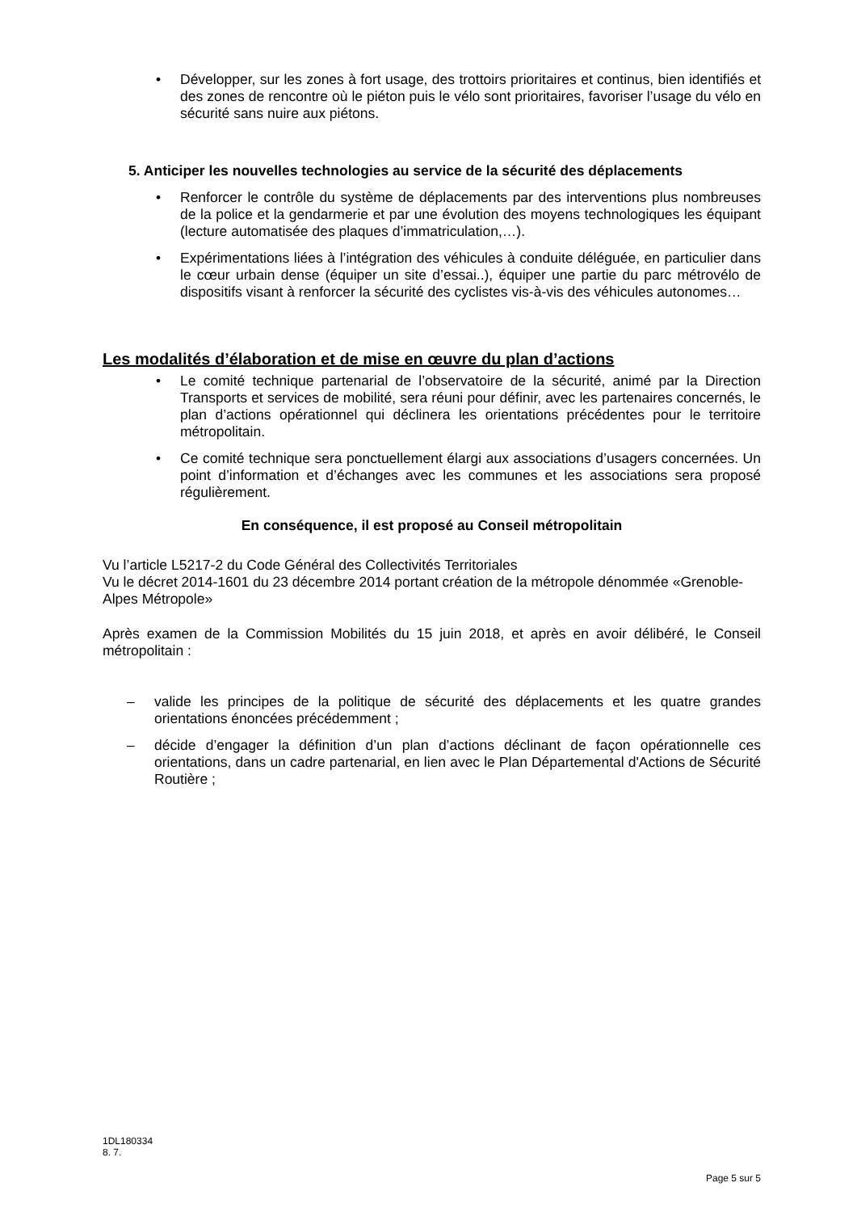• Développer, sur les zones à fort usage, des trottoirs prioritaires et continus, bien identifiés et des zones de rencontre où le piéton puis le vélo sont prioritaires, favoriser l’usage du vélo en sécurité sans nuire aux piétons.
5. Anticiper les nouvelles technologies au service de la sécurité des déplacements
• Renforcer le contrôle du système de déplacements par des interventions plus nombreuses de la police et la gendarmerie et par une évolution des moyens technologiques les équipant (lecture automatisée des plaques d’immatriculation,…).
• Expérimentations liées à l’intégration des véhicules à conduite déléguée, en particulier dans le cœur urbain dense (équiper un site d’essai..), équiper une partie du parc métrovélo de dispositifs visant à renforcer la sécurité des cyclistes vis-à-vis des véhicules autonomes…
Les modalités d’élaboration et de mise en œuvre du plan d’actions
• Le comité technique partenarial de l’observatoire de la sécurité, animé par la Direction Transports et services de mobilité, sera réuni pour définir, avec les partenaires concernés, le plan d’actions opérationnel qui déclinera les orientations précédentes pour le territoire métropolitain.
• Ce comité technique sera ponctuellement élargi aux associations d’usagers concernées. Un point d’information et d’échanges avec les communes et les associations sera proposé régulièrement.
En conséquence, il est proposé au Conseil métropolitain
Vu l’article L5217-2 du Code Général des Collectivités Territoriales
Vu le décret 2014-1601 du 23 décembre 2014 portant création de la métropole dénommée «Grenoble-Alpes Métropole»
Après examen de la Commission Mobilités du 15 juin 2018, et après en avoir délibéré, le Conseil métropolitain :
– valide les principes de la politique de sécurité des déplacements et les quatre grandes orientations énoncées précédemment ;
– décide d’engager la définition d’un plan d’actions déclinant de façon opérationnelle ces orientations, dans un cadre partenarial, en lien avec le Plan Départemental d'Actions de Sécurité Routière ;
1DL180334
8. 7.
Page 5 sur 5